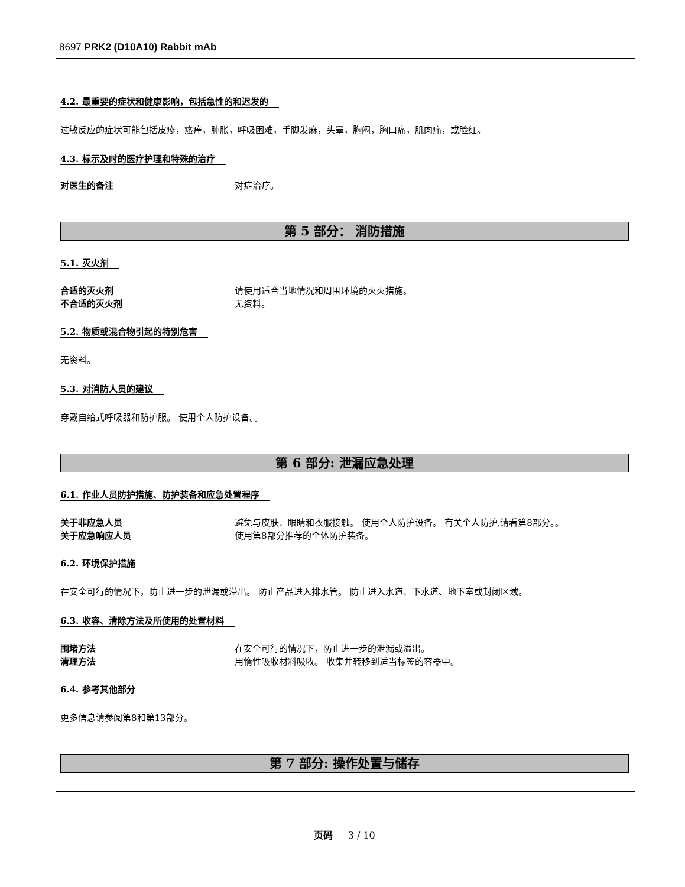8697 PRK2 (D10A10) Rabbit mAb
4.2. 最重要的症状和健康影响，包括急性的和迟发的
过敏反应的症状可能包括皮疹，瘙痒，肿胀，呼吸困难，手脚发麻，头晕，胸闷，胸口痛，肌肉痛，或脸红。
4.3. 标示及时的医疗护理和特殊的治疗
对医生的备注 对症治疗。
第 5 部分： 消防措施
5.1. 灭火剂
合适的灭火剂 请使用适合当地情况和周围环境的灭火措施。
不合适的灭火剂 无资料。
5.2. 物质或混合物引起的特别危害
无资料。
5.3. 对消防人员的建议
穿戴自给式呼吸器和防护服。 使用个人防护设备。。
第 6 部分: 泄漏应急处理
6.1. 作业人员防护措施、防护装备和应急处置程序
关于非应急人员 避免与皮肤、眼睛和衣服接触。 使用个人防护设备。 有关个人防护,请看第8部分。。
关于应急响应人员 使用第8部分推荐的个体防护装备。
6.2. 环境保护措施
在安全可行的情况下，防止进一步的泄漏或溢出。 防止产品进入排水管。 防止进入水道、下水道、地下室或封闭区域。
6.3. 收容、清除方法及所使用的处置材料
围堵方法 在安全可行的情况下，防止进一步的泄漏或溢出。
清理方法 用惰性吸收材料吸收。 收集并转移到适当标签的容器中。
6.4. 参考其他部分
更多信息请参阅第8和第13部分。
第 7 部分: 操作处置与储存
页码 3 / 10